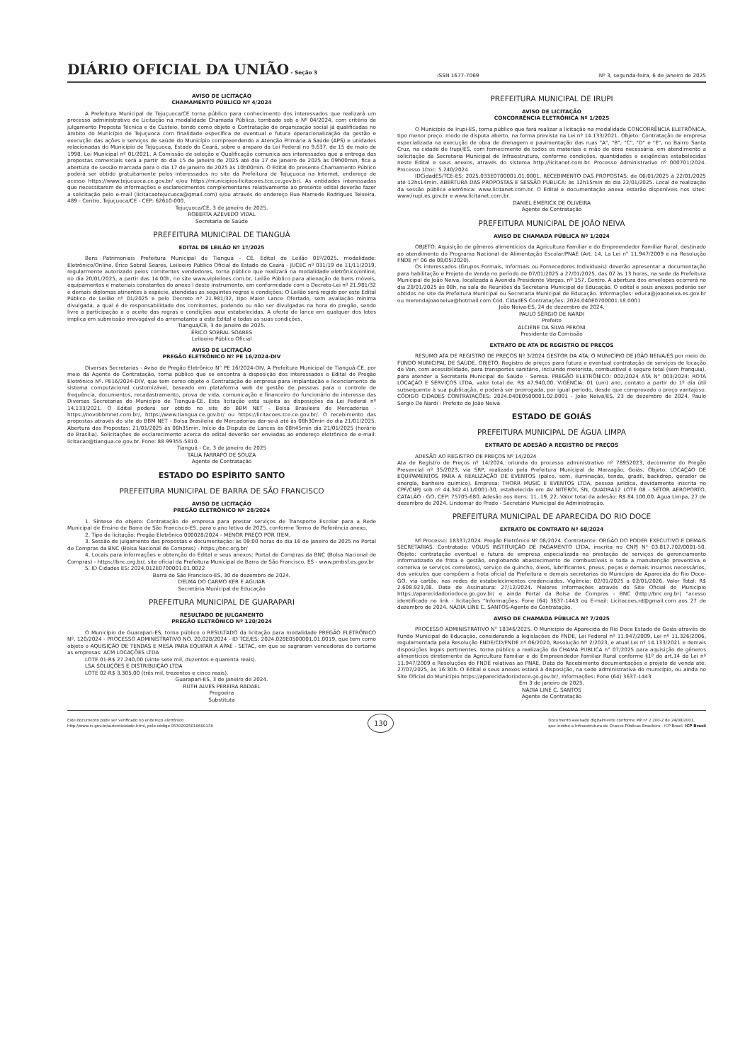DIÁRIO OFICIAL DA UNIÃO - Seção 3
ISSN 1677-7069
Nº 3, segunda-feira, 6 de janeiro de 2025
AVISO DE LICITAÇÃO
CHAMAMENTO PÚBLICO Nº 4/2024
A Prefeitura Municipal de Tejuçuoca/CE torna público para conhecimento dos interessados que realizará um processo administrativo de Licitação na modalidade Chamada Pública, tombado sob o Nº 04/2024, com critério de julgamento Proposta Técnica e de Custeio, tendo como objeto o Contratação de organização social já qualificadas no âmbito do Município de Tejuçuoca com finalidade específica de eventual e futura operacionalização da gestão e execução das ações e serviços de saúde do Município compreendendo a Atenção Primária à Saúde (APS) e unidades relacionadas do Município de Tejuçuoca, Estado do Ceará, sobre o amparo da Lei Federal no 9.637, de 15 de maio de 1998, Lei Municipal nº 01/2021. A Comissão de seleção e Qualificação comunica aos interessados que a entrega das propostas comerciais será a partir do dia 15 de janeiro de 2025 até dia 17 de janeiro de 2025 às 09h00min, fica a abertura de sessão marcada para o dia 17 de janeiro de 2025 às 10h00min. O Edital do presente Chamamento Público poderá ser obtido gratuitamente pelos interessados no site da Prefeitura de Tejuçuoca na Internet, endereço de acesso https://www.tejucuoca.ce.gov.br/ e/ou https://municipios-licitacoes.tce.ce.gov.br/. As entidades interessadas que necessitarem de informações e esclarecimentos complementares relativamente ao presente edital deverão fazer a solicitação pelo e-mail (licitacaotejucuoca@gmail.com) e/ou através do endereço Rua Mamede Rodrigues Teixeira, 489 - Centro, Tejuçuoca/CE - CEP: 62610-000.
Tejuçuoca/CE, 3 de janeiro de 2025.
ROBERTA AZEVEDO VIDAL
Secretaria de Saúde
PREFEITURA MUNICIPAL DE TIANGUÁ
EDITAL DE LEILÃO Nº 1º/2025
Bens Patrimoniais Prefeitura Municipal de Tianguá - CE. Edital de Leilão 01º/2025. modalidade: Eletrônico/Online. Érico Sobral Soares, Leiloeiro Público Oficial do Estado do Ceará - JUCEC nº 031/19 de 11/11/2019, regularmente autorizado pelos comitentes vendedores, torna público que realizará na modalidade eletrônico/online, no dia 20/01/2025, a partir das 14:00h, no site www.vipleiloes.com.br, Leilão Público para alienação de bens móveis, equipamentos e materiais constantes do anexo I deste instrumento, em conformidade com o Decreto-Lei nº 21.981/32 e demais diplomas atinentes à espécie, atendidas as seguintes regras e condições: O Leilão será regido por este Edital Público de Leilão nº 01/2025 e pelo Decreto nº 21.981/32, tipo Maior Lance Ofertado, sem avaliação mínima divulgada, a qual é de responsabilidade dos comitentes, podendo ou não ser divulgadas na hora do pregão, sendo livre a participação e o aceite das regras e condições aqui estabelecidas. A oferta de lance em qualquer dos lotes implica em submissão irrevogável do arrematante a este Edital e todas as suas condições.
Tianguá/CE, 3 de janeiro de 2025.
ÉRICO SOBRAL SOARES
Leiloeiro Público Oficial
AVISO DE LICITAÇÃO
PREGÃO ELETRÔNICO Nº PE 16/2024-DIV
Diversas Secretarias - Aviso de Pregão Eletrônico N° PE 16/2024-DIV. A Prefeitura Municipal de Tianguá-CE, por meio da Agente de Contratação, torna público que se encontra à disposição dos interessados o Edital do Pregão Eletrônico Nº. PE16/2024-DIV, que tem como objeto o Contratação de empresa para implantação e licenciamento de sistema computacional customizável, baseado em plataforma web de gestão de pessoas para o controle de frequência, documentos, recadastramento, prova de vida, comunicação e financeiro do funcionário de interesse das Diversas Secretarias do Município de Tianguá-CE. Esta licitação está sujeita às disposições da Lei Federal nº 14.133/2021. O Edital poderá ser obtido no site do BBM NET - Bolsa Brasileira de Mercadorias - https://novobbmnet.com.br/, https://www.tiangua.ce.gov.br/ ou https://licitacoes.tce.ce.gov.br/. O recebimento das propostas através do site do BBM NET - Bolsa Brasileira de Mercadorias dar-se-á até às 08h30min do dia 21/01/2025. Abertura das Propostas: 21/01/2025 às 08h35min. Início da Disputa de Lances às 08h45min dia 21/01/2025 (horário de Brasília). Solicitações de esclarecimento acerca do edital deverão ser enviadas ao endereço eletrônico de e-mail: licitacao@tiangua.ce.gov.br. Fone: 88 99355-5810.
Tianguá - Ce, 3 de janeiro de 2025
TALIA FARRAPO DE SOUZA
Agente de Contratação
ESTADO DO ESPÍRITO SANTO
PREFEITURA MUNICIPAL DE BARRA DE SÃO FRANCISCO
AVISO DE LICITAÇÃO
PREGÃO ELETRÔNICO Nº 28/2024
1. Síntese do objeto: Contratação de empresa para prestar serviços de Transporte Escolar para a Rede Municipal de Ensino de Barra de São Francisco-ES, para o ano letivo de 2025, conforme Termo de Referência anexo.
2. Tipo de licitação: Pregão Eletrônico 000028/2024 - MENOR PREÇO POR ITEM.
3. Sessão de julgamento das propostas e documentação: às 09:00 horas do dia 16 de janeiro de 2025 no Portal de Compras da BNC (Bolsa Nacional de Compras) - https://bnc.org.br/
4. Locais para informações e obtenção do Edital e seus anexos: Portal de Compras da BNC (Bolsa Nacional de Compras) - https://bnc.org.br/, site oficial da Prefeitura Municipal de Barra de São Francisco, ES - www.pmbsf.es.gov.br
5. ID Cidades ES: 2024.012E0700001.01.0022
Barra de São Francisco-ES, 30 de dezembro de 2024.
DELMA DO CARMO KER E AGUIAR
Secretária Municipal de Educação
PREFEITURA MUNICIPAL DE GUARAPARI
RESULTADO DE JULGAMENTO
PREGÃO ELETRÔNICO Nº 120/2024
O Município de Guarapari-ES, torna público o RESULTADO da licitação para modalidade PREGÃO ELETRÔNICO Nº. 120/2024 - PROCESSO ADMINISTRATIVO NO. 20.028/2024 - ID TCE/ES: 2024.028E0500001.01.0019, que tem como objeto o AQUISIÇÃO DE TENDAS E MESA PARA EQUIPAR A APAE - SETAC, em que se sagraram vencedoras do certame as empresas: ACM LOCAÇÕES LTDA
LOTE 01-R$ 27.240,00 (vinte sete mil, duzentos e quarenta reais).
LSA SOLUÇÕES E DISTRIBUIÇÃO LTDA
LOTE 02-R$ 3.305,00 (três mil, trezentos e cinco reais).
Guarapari-ES, 3 de janeiro de 2024.
RUTH ALVES PEREIRA RADAEL
Pregoeira
Substituta
PREFEITURA MUNICIPAL DE IRUPI
AVISO DE LICITAÇÃO
CONCORRÊNCIA ELETRÔNICA Nº 1/2025
O Município de Irupi-ES, torna público que fará realizar a licitação na modalidade CONCORRÊNCIA ELETRÔNICA, tipo menor preço, modo de disputa aberto, na forma prevista na Lei nº 14.133/2021. Objeto: Contratação de empresa especializada na execução de obra de drenagem e pavimentação das ruas "A", "B", "C", "D" e "E", no Bairro Santa Cruz, na cidade de Irupi/ES, com fornecimento de todos os materiais e mão de obra necessária, em atendimento a solicitação da Secretaria Municipal de Infraestrutura, conforme condições, quantidades e exigências estabelecidas neste Edital e seus anexos, através do sistema http://licitanet.com.br. Processo Administrativo nº 000701/2024. Processo 1Doc: 5.240/2024
IDCidadES/TCE-ES: 2025.033E0700001.01.0001. RECEBIMENTO DAS PROPOSTAS: de 06/01/2025 à 22/01/2025 até 12hs14min. ABERTURA DAS PROPOSTAS E SESSÃO PUBLICA: às 12h15min do dia 22/01/2025. Local de realização da sessão pública eletrônica: www.licitanet.com.br. O Edital e documentação anexa estarão disponíveis nos sites: www.irupi.es.gov.br e www.licitanet.com.br.
DANIEL EMERICK DE OLIVEIRA
Agente de Contratação
PREFEITURA MUNICIPAL DE JOÃO NEIVA
AVISO DE CHAMADA PÚBLICA Nº 1/2024
OBJETO: Aquisição de gêneros alimentícios da Agricultura Familiar e do Empreendedor Familiar Rural, destinado ao atendimento do Programa Nacional de Alimentação Escolar/PNAE (Art. 14, La Lei n° 11.947/2009 e na Resolução FNDE n° 06 de 08/05/2020).
Os interessados (Grupos Formais, Informais ou Fornecedores Individuais) deverão apresentar a documentação para habilitação e Projeto de Venda no período de 07/01/2025 a 27/01/2025, das 07 às 13 horas, na sede da Prefeitura Municipal de João Neiva, localizada à Avenida Presidente Vargas, nº 157, Centro. A abertura dos envelopes ocorrerá no dia 28/01/2025 às 08h, na sala de Reuniões da Secretaria Municipal de Educação. O edital e seus anexos poderão ser obtidos no site da Prefeitura Municipal ou Secretaria Municipal de Educação. Informações: educa@joaoneiva.es.gov.br ou merendajoaoneiva@hotmail.com Cód. CidadES Contratações: 2024.040E0700001.18.0001
João Neiva-ES, 24 de dezembro de 2024.
PAULO SÉRGIO DE NARDI
Prefeito
ALCIENE DA SILVA PERONI
Presidente da Comissão
EXTRATO DE ATA DE REGISTRO DE PREÇOS
RESUMO ATA DE REGISTRO DE PREÇOS Nº 3/2024 GESTOR DA ATA: O MUNICÍPIO DE JOÃO NEIVA/ES por meio do FUNDO MUNICIPAL DE SAÚDE. OBJETO: Registro de preços para futura e eventual contratação de serviços de locação de Van, com acessibilidade, para transportes sanitário, incluindo motorista, combustível e seguro total (sem franquia), para atender a Secretaria Municipal de Saúde - Semsa. PREGÃO ELETRÔNICO: 002/2024 ATA N° 003/2024: ROTA LOCAÇÃO E SERVIÇOS LTDA, valor total de: R$ 47.940,00. VIGÊNCIA: 01 (um) ano, contato a partir do 1º dia útil subsequente à sua publicação, e poderá ser prorrogada, por igual período, desde que comprovado o preço vantajoso. CÓDIGO CIDADES CONTRATAÇÕES: 2024.040E0500001.02.0001 - João Neiva/ES, 23 de dezembro de 2024. Paulo Sergio De Nardi - Prefeito de João Neiva
ESTADO DE GOIÁS
PREFEITURA MUNICIPAL DE ÁGUA LIMPA
EXTRATO DE ADESÃO A REGISTRO DE PREÇOS
ADESÃO AO REGISTRO DE PREÇOS Nº 14/2024
Ata de Registro de Preços nº 14/2024, oriunda do processo administrativo nº 78952023, decorrente do Pregão Presencial nº 35/2023, via SRP, realizado pela Prefeitura Municipal de Marzagão, Goiás. Objeto: LOCAÇÃO DE EQUIPAMENTOS PARA A REALIZAÇÃO DE EVENTOS (palco, som, iluminação, tenda, gradil, backdrop, gerador de energia, banheiro químico). Empresa: THORR MUSIC E EVENTOS LTDA, pessoa jurídica, devidamente inscrita no CPF/CNPJ sob nº 44.342.411/0001-30, estabelecida em AV NITEROI, SN, QUADRA12 LOTE 08 - SETOR AEROPORTO, CATALÃO - GO, CEP: 75705-680. Adesão aos itens: 11, 19, 22. Valor total da adesão: R$ 84.100,00. Água Limpa, 27 de dezembro de 2024. Lindomar do Prado - Secretário Municipal de Administração.
PREFEITURA MUNICIPAL DE APARECIDA DO RIO DOCE
EXTRATO DE CONTRATO Nº 68/2024
Nº Processo: 18337/2024. Pregão Eletrônico Nº 08/2024. Contratante: ORGÃO DO PODER EXECUTIVO E DEMAIS SECRETARIAS. Contratado: VOLUS INSTITUIÇÃO DE PAGAMENTO LTDA, inscrita no CNPJ N° 03.817.702/0001-50. Objeto: contratação eventual e futura de empresa especializada na prestação de serviços de gerenciamento informatizado de frota e gestão, englobando abastecimento de combustíveis e toda a manutenção preventiva e corretiva (e serviços correlatos), serviço de guincho, óleos, lubrificantes, pneus, peças e demais insumos necessários, dos veículos que compõem a frota oficial da Prefeitura e demais secretarias do Município de Aparecida do Rio Doce-GO, via cartão, nas redes de estabelecimentos credenciados. Vigência: 02/01/2025 a 02/01/2026. Valor Total: R$ 2.608.923,08. Data de Assinatura: 27/12/2024. Maiores informações através do Site Oficial do Município https://aparecidadoriodoce.go.gov.br/ e ainda Portal da Bolsa de Compras - BNC (http://bnc.org.br) "acesso identificado no link - licitações "Informações: Fone (64) 3637-1443 ou E-mail: Licitacoes.rd@gmail.com aos 27 de dezembro de 2024. NÁDIA LINE C. SANTOS-Agente de Contratação.
AVISO DE CHAMADA PÚBLICA Nº 7/2025
PROCESSO ADMINISTRATIVO N° 18346/2025. O Município de Aparecida do Rio Doce Estado de Goiás através do Fundo Municipal de Educação, considerando a legislações do FNDE, Lei Federal nº 11.947/2009, Lei nº 11.326/2006, regulamentada pela Resolução FNDE/CD/FNDE nº 06/2020, Resolução Nº 2/2023, e atual Lei nº 14.133/2021 e demais disposições legais pertinentes, torna público a realização da CHAMA PUBLICA n° 07/2025 para aquisição de gêneros alimentícios diretamente da Agricultura Familiar e do Empreendedor Familiar Rural conforme §1º do art.14 da Lei nº 11.947/2009 e Resoluções do FNDE relativas ao PNAE. Data do Recebimento documentações e projeto de venda até: 27/07/2025, às 16:30h. O Edital e seus anexos estará à disposição, na sede administrativa do município, ou ainda no Site Oficial do Município https://aparecidadoriodoce.go.gov.br/, Informações: Fone (64) 3637-1443
Em 3 de janeiro de 2025.
NÁDIA LINE C. SANTOS
Agente de Contratação
Este documento pode ser verificado no endereço eletrônico
http://www.in.gov.br/autenticidade.html, pelo código 05302025010600130
130
Documento assinado digitalmente conforme MP nº 2.200-2 de 24/08/2001,
que institui a Infraestrutura de Chaves Públicas Brasileira - ICP-Brasil. ICP Brasil